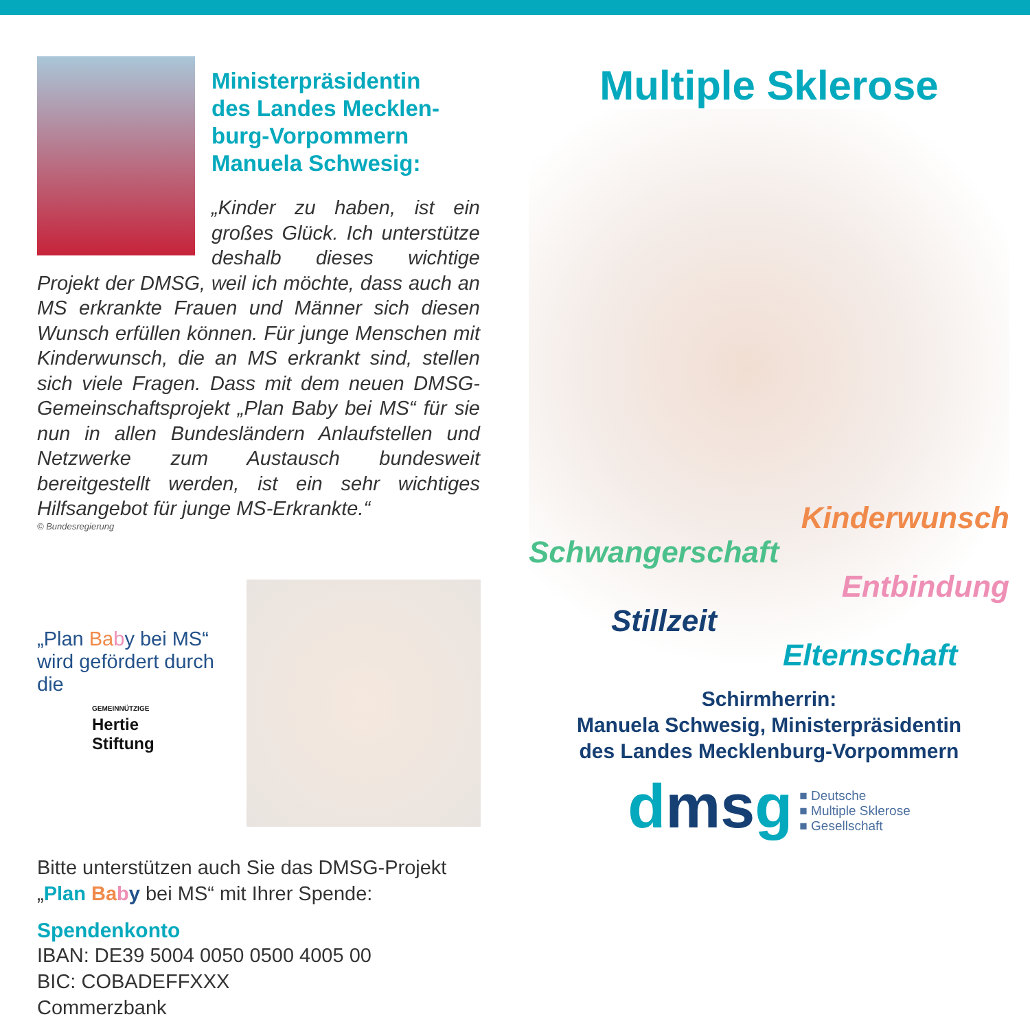Ministerpräsidentin
des Landes Mecklen-
burg-Vorpommern
Manuela Schwesig:
„Kinder zu haben, ist ein großes Glück. Ich unterstütze deshalb dieses wichtige Projekt der DMSG, weil ich möchte, dass auch an MS erkrankte Frauen und Männer sich diesen Wunsch erfüllen können. Für junge Menschen mit Kinderwunsch, die an MS erkrankt sind, stellen sich viele Fragen. Dass mit dem neuen DMSG-Gemeinschaftsprojekt „Plan Baby bei MS“ für sie nun in allen Bundesländern Anlaufstellen und Netzwerke zum Austausch bundesweit bereitgestellt werden, ist ein sehr wichtiges Hilfsangebot für junge MS-Erkrankte.“
© Bundesregierung
„Plan Ba by bei MS“ wird gefördert durch die
GEMEINNÜTZIGE
Hertie
Stiftung
Bitte unterstützen auch Sie das DMSG-Projekt „Plan Ba by bei MS“ mit Ihrer Spende:
Spendenkonto
IBAN: DE39 5004 0050 0500 4005 00
BIC: COBADEFFXXX
Commerzbank
Multiple Sklerose
Kinderwunsch
Schwangerschaft
Entbindung
Stillzeit
Elternschaft
Schirmherrin:
Manuela Schwesig, Ministerpräsidentin
des Landes Mecklenburg-Vorpommern
dmsg ■ Deutsche
■ Multiple Sklerose
■ Gesellschaft